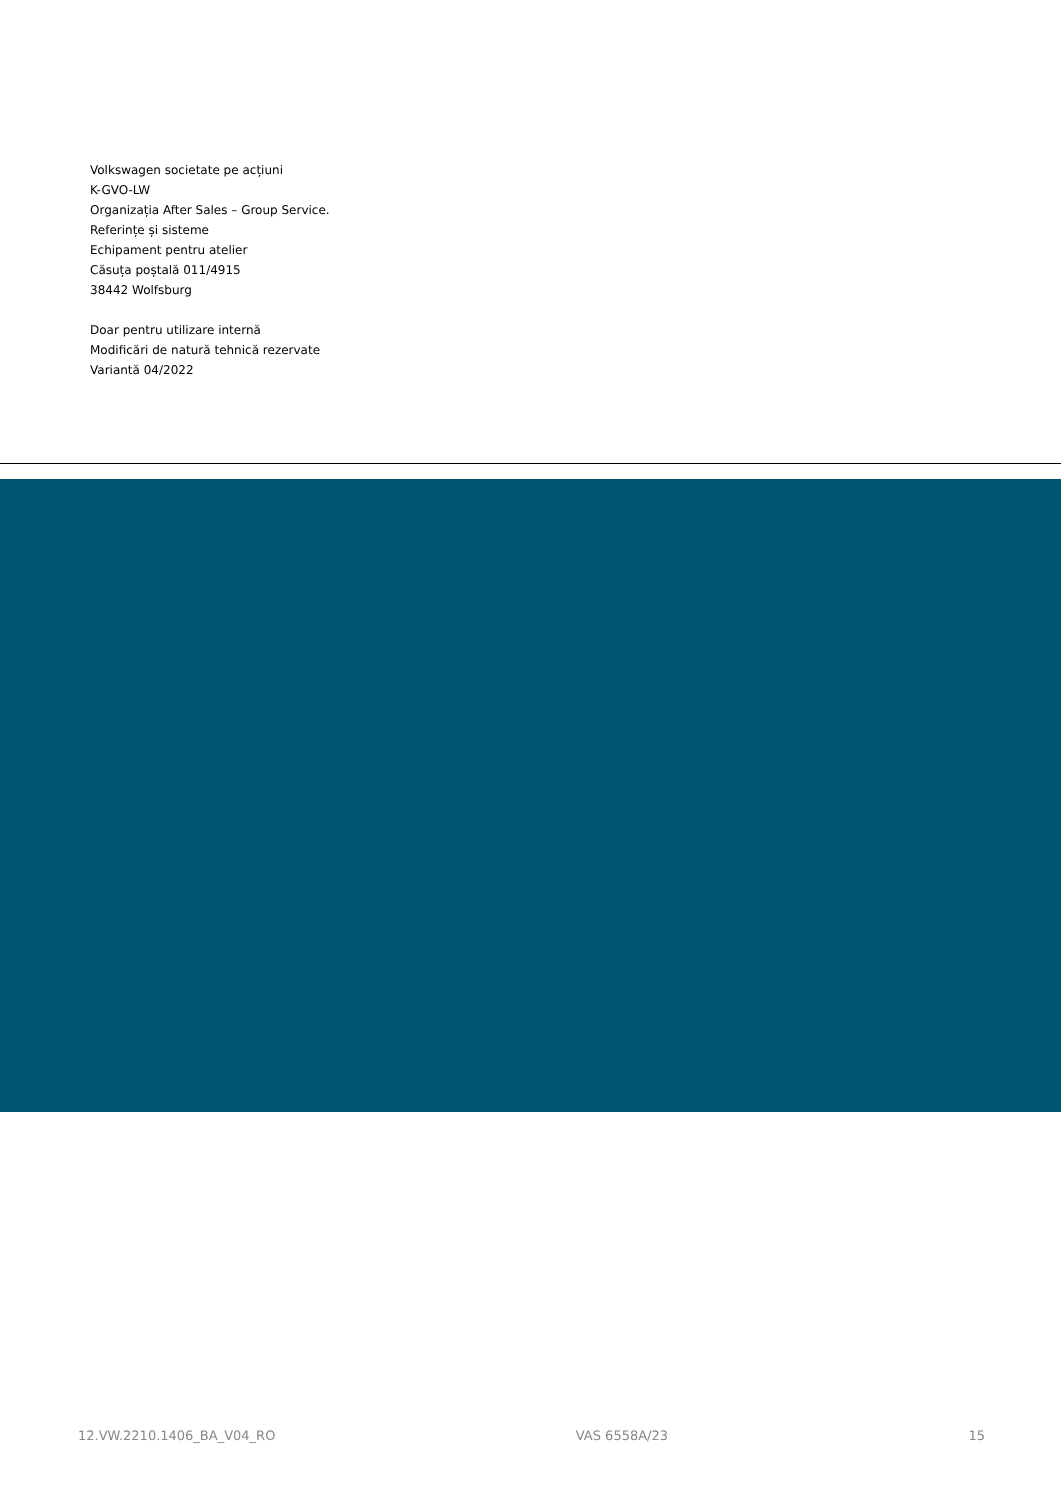Volkswagen societate pe acțiuni
K-GVO-LW
Organizația After Sales – Group Service.
Referințe și sisteme
Echipament pentru atelier
Căsuța poștală 011/4915
38442 Wolfsburg
Doar pentru utilizare internă
Modificări de natură tehnică rezervate
Variantă 04/2022
12.VW.2210.1406_BA_V04_RO VAS 6558A/23 15